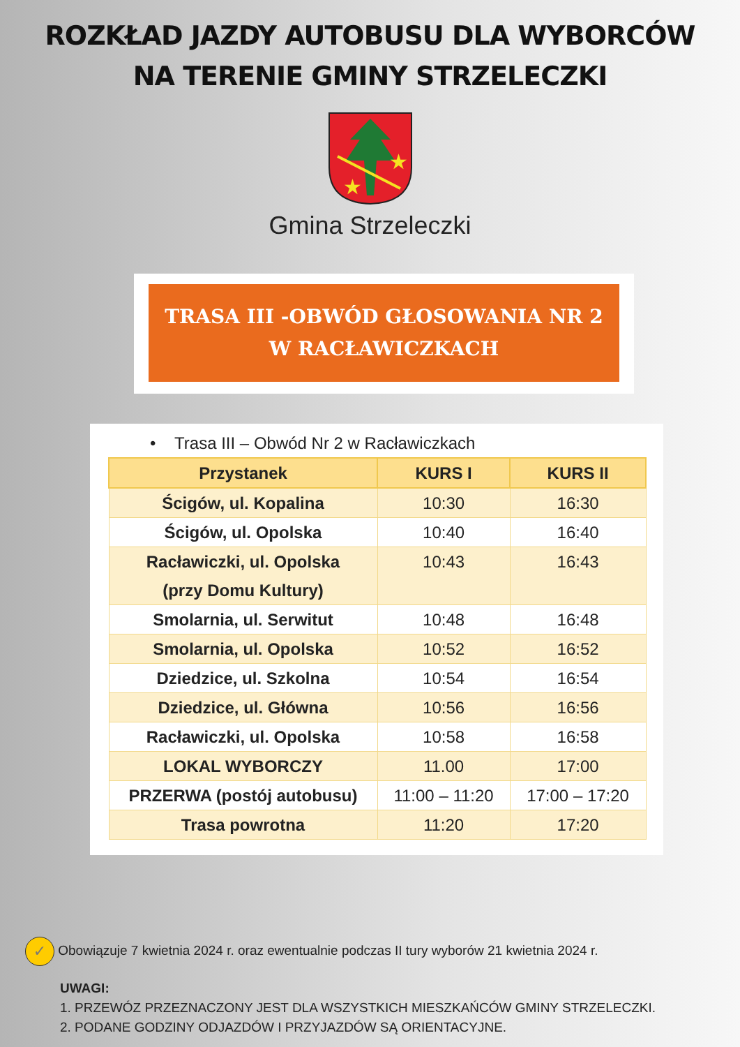ROZKŁAD JAZDY AUTOBUSU DLA WYBORCÓW
NA TERENIE GMINY STRZELECZKI
★
★
Gmina Strzeleczki
TRASA III -OBWÓD GŁOSOWANIA NR 2
W RACŁAWICZKACH
• Trasa III – Obwód Nr 2 w Racławiczkach
| Przystanek | KURS I | KURS II |
| --- | --- | --- |
| Ścigów, ul. Kopalina | 10:30 | 16:30 |
| Ścigów, ul. Opolska | 10:40 | 16:40 |
| Racławiczki, ul. Opolska (przy Domu Kultury) | 10:43 | 16:43 |
| Smolarnia, ul. Serwitut | 10:48 | 16:48 |
| Smolarnia, ul. Opolska | 10:52 | 16:52 |
| Dziedzice, ul. Szkolna | 10:54 | 16:54 |
| Dziedzice, ul. Główna | 10:56 | 16:56 |
| Racławiczki, ul. Opolska | 10:58 | 16:58 |
| LOKAL WYBORCZY | 11.00 | 17:00 |
| PRZERWA (postój autobusu) | 11:00 – 11:20 | 17:00 – 17:20 |
| Trasa powrotna | 11:20 | 17:20 |
✓ Obowiązuje 7 kwietnia 2024 r. oraz ewentualnie podczas II tury wyborów 21 kwietnia 2024 r.
UWAGI:
1. PRZEWÓZ PRZEZNACZONY JEST DLA WSZYSTKICH MIESZKAŃCÓW GMINY STRZELECZKI.
2. PODANE GODZINY ODJAZDÓW I PRZYJAZDÓW SĄ ORIENTACYJNE.